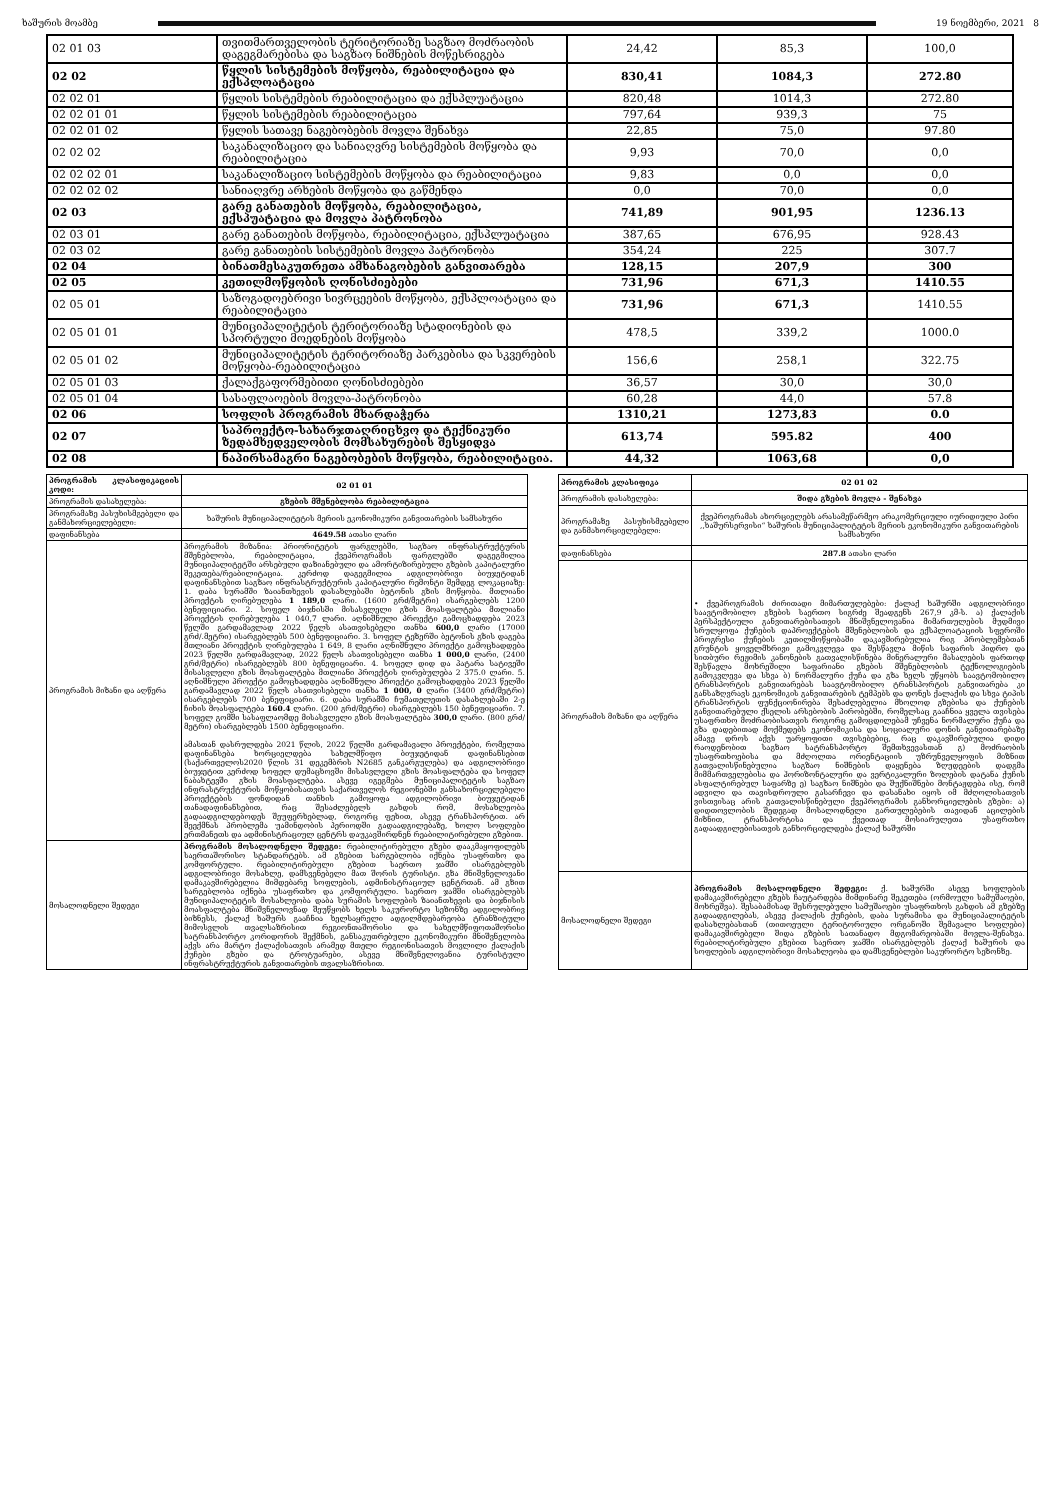ხაშურის მოამბე 19 ნოემბერი, 2021 8
| 02 01 03 | თვითმართველობის ტერიტორიაზე საგზაო მოძრაობის დაგეგმარებისა და საგზაო ნიშნების მოწესრიგება | 24,42 | 85,3 | 100,0 |
| 02 02 | წყლის სისტემების მოწყობა, რეაბილიტაცია და ექსპლოატაცია | 830,41 | 1084,3 | 272.80 |
| 02 02 01 | წყლის სისტემების რეაბილიტაცია და ექსპლუატაცია | 820,48 | 1014,3 | 272.80 |
| 02 02 01 01 | წყლის სისტემების რეაბილიტაცია | 797,64 | 939,3 | 75 |
| 02 02 01 02 | წყლის სათავე ნაგებობების მოვლა შენახვა | 22,85 | 75,0 | 97.80 |
| 02 02 02 | საკანალიზაციო და სანიაღვრე სისტემების მოწყობა და რეაბილიტაცია | 9,93 | 70,0 | 0,0 |
| 02 02 02 01 | საკანალიზაციო სისტემების მოწყობა და რეაბილიტაცია | 9,83 | 0,0 | 0,0 |
| 02 02 02 02 | სანიაღვრე არხების მოწყობა და გაწმენდა | 0,0 | 70,0 | 0,0 |
| 02 03 | გარე განათების მოწყობა, რეაბილიტაცია, ექსპუატაცია და მოვლა პატრონობა | 741,89 | 901,95 | 1236.13 |
| 02 03 01 | გარე განათების მოწყობა, რეაბილიტაცია, ექსპლუატაცია | 387,65 | 676,95 | 928.43 |
| 02 03 02 | გარე განათების სისტემების მოვლა პატრონობა | 354,24 | 225 | 307.7 |
| 02 04 | ბინათმესაკუთრეთა ამხანაგობების განვითარება | 128,15 | 207,9 | 300 |
| 02 05 | კეთილმოწყობის ღონისძიებები | 731,96 | 671,3 | 1410.55 |
| 02 05 01 | საზოგადოებრივი სივრცეების მოწყობა, ექსპლოატაცია და რეაბილიტაცია | 731,96 | 671,3 | 1410.55 |
| 02 05 01 01 | მუნიციპალიტეტის ტერიტორიაზე სტადიონების და სპორტული მოედნების მოწყობა | 478,5 | 339,2 | 1000.0 |
| 02 05 01 02 | მუნიციპალიტეტის ტერიტორიაზე პარკებისა და სკვერების მოწყობა-რეაბილიტაცია | 156,6 | 258,1 | 322.75 |
| 02 05 01 03 | ქალაქგაფორმებითი ღონისძიებები | 36,57 | 30,0 | 30,0 |
| 02 05 01 04 | სასაფლაოების მოვლა-პატრონობა | 60,28 | 44,0 | 57.8 |
| 02 06 | სოფლის პროგრამის მხარდაჭერა | 1310,21 | 1273,83 | 0.0 |
| 02 07 | საპროექტო-სახარჯთაღრიცხვო და ტექნიკური ზედამხედველობის მომსახურების შესყიდვა | 613,74 | 595.82 | 400 |
| 02 08 | ნაპირსამაგრი ნაგებობების მოწყობა, რეაბილიტაცია. | 44,32 | 1063,68 | 0,0 |
| პროგრამის კლასიფიკაციის კოდი: | 02 01 01 |
| პროგრამის დასახელება: | გზების მშენებლობა რეაბილიტაცია |
| პროგრამაზე პასუხისმგებელი და განმახორციელებელი: | ხაშურის მუნიციპალიტეტის მერიის ეკონომიკური განვითარების სამსახური |
| დაფინანსება | 4649.58 ათასი ლარი |
| პროგრამის მიზანი და აღწერა | პროგრამის მიზანია: პრიორიტეტის ფარგლებში, საგზაო ინფრასტრუქტურის მშენებლობა, რეაბილიტაცია, ქვეპროგრამის ფარგლებში დაგეგმილია მუნიციპალიტეტში არსებული დაზიანებული და ამორტიზირებული გზების კაპიტალური შეკეთება/რეაბილიტაცია. კერძოდ დაგეგმილია ადგილობრივი ბიუჯეტიდან დაფინანსებით საგზაო ინფრასტრუქტურის კაპიტალური რემონტი შემდეგ ლოკაციაზე: 1. დაბა სურამში ზაიანთხევის დასახლებაში ბეტონის გზის მოწყობა. მთლიანი პროექტის ღირებულება 1 189,0 ლარი. (1600 გრძ/მეტრი) ისარგებლებს 1200 ბენეფიციარი. 2. სოფელ ბიჯნისში მისასვლელი გზის მოასფალტება მთლიანი პროექტის ღირებულება 1 040,7 ლარი. აღნიშნული პროექტი გამოცხადდება 2023 წელში გარდამავლად 2022 წელს ასათვისებელი თანხა 600,0 ლარი (17000 გრძ/.მეტრი) ისარგებლებს 500 ბენეფიციარი. 3. სოფელ ტეზერში ბეტონის გზის დაგება მთლიანი პროექტის ღირებულება 1 649, 8 ლარი აღნიშნული პროექტი გამოცხადდება 2023 წელში გარდამავლად, 2022 წელს ასათვისებელი თანხა 1 000,0 ლარი, (2400 გრძ/მეტრი) ისარგებლებს 800 ბენეფიციარი. 4. სოფელ დიდ და პატარა სატივეში მისასვლელი გზის მოასფალტება მთლიანი პროექტის ღირებულება 2 375.0 ლარი. 5. აღნიშნული პროექტი გამოცხადდება აღნიშნული პროექტი გამოცხადდება 2023 წელში გარდამავლად 2022 წელს ასათვისებელი თანხა 1 000, 0 ლარი (3400 გრძ/მეტრი) ისარგებლებს 700 ბენეფიციარი. 6. დაბა სურამში ჩუმათელეთის დასახლებაში 2-ე ჩიხის მოასფალტება 160.4 ლარი. (200 გრძ/მეტრი) ისარგებლებს 150 ბენეფიციარი. 7. სოფელ გომში სასაფლაომდე მისასვლელი გზის მოასფალტება 300,0 ლარი. (800 გრძ/მეტრი) ისარგებლებს 1500 ბენეფიციარი. ამასთან დასრულდება 2021 წლის, 2022 წელში გარდამავალი პროექტები, რომელთა დაფინანსება ხორციელდება სახელმწიფო ბიუჯეტიდან დაფინანსებით (საქართველოს2020 წლის 31 დეკემბრის N2685 განკარგულება) და ადგილობრივი ბიუჯეტით კერძოდ სოფელ დუმაცხოვში მისასვლელი გზის მოასფალტება და სოფელ ნაბახტევში გზის მოასფალტება. ასევე იგეგმება მუნიციპალიტეტის საგზაო ინფრასტრუქტურის მოწყობისათვის საქართველოს რეგიონებში განსახორციელებელი პროექტების ფონდიდან თანხის გამოყოფა ადგილობრივი ბიუჯეტიდან თანადაფინანსებით, რაც შესაძლებელს გახდის რომ, მოსახლეობა გადაადგილდებოდეს შეუფერხებლად, როგორც ფეხით, ასევე ტრანსპორტით. არ შეექმნას პრობლემა უამინდობის პერიოდში გადაადგილებაზე, ხოლო სოფლები ერთმანეთს და ადმინისტრაციულ ცენტრს დაუკავშირდნენ რეაბილიტირებული გზებით. |
| მოსალოდნელი შედეგი | პროგრამის მოსალოდნელი შედეგი: რეაბილიტირებული გზები დააკმაყოფილებს საერთაშორისო სტანდარტებს. ამ გზებით სარგებლობა იქნება უსაფრთხო და კომფორტული. რეაბილიტირებული გზებით საერთო ჯამში ისარგებლებს ადგილობრივი მოსახლე, დამსვენებელი მათ შორის ტურისტი. გზა მნიშვნელოვანი დამაკავშირებელია მიმდებარე სოფლების, ადმინისტრაციულ ცენტრთან. ამ გზით სარგებლობა იქნება უსაფრთხო და კომფორტული. საერთო ჯამში ისარგებლებს მუნიციპალიტეტის მოსახლეობა დაბა სურამის სოფლების ზაიანთხევის და ბიჯნისის მოასფალტება მნიშვნელოვნად შეუწყობს ხელს საკურორტო სეზონზე ადგილობრივ ბიზნესს, ქალაქ ხაშურს გააჩნია ხელსაყრელი ადგილმდებარეობა ტრანზიტული მიმოსვლის თვალსაზრისით რეგიონთაშორისი და სახელმწიფოთაშორისი სატრანსპორტო კორიდორის შექმნის, განსაკუთრებული ეკონომიკური მნიშვნელობა აქვს არა მარტო ქალაქისათვის არამედ მთელი რეგიონისათვის მოვლილი ქალაქის ქუჩები გზები და ტროტუარები, ასევე მნიშვნელოვანია ტურისტული ინფრასტრუქტურის განვითარების თვალსაზრისით. |
| პროგრამის კლასიფიკა | 02 01 02 |
| პროგრამის დასახელება: | შიდა გზების მოვლა - შენახვა |
| პროგრამაზე პასუხისმგებელი და განმახორციელებელი: | ქვეპროგრამას ახორციელებს არასამეწარმეო არაკომერციული იურიდიული პირი ,,ხაშურსერვისი“ ხაშურის მუნიციპალიტეტის მერიის ეკონომიკური განვითარების სამსახური |
| დაფინანსება | 287.8 ათასი ლარი |
| პროგრამის მიზანი და აღწერა | • ქვეპროგრამის ძირითადი მიმართულებები: ქალაქ ხაშურში ადგილობრივი საავტომობილო გზების საერთო სიგრძე შეადგენს 267,9 კმ-ს. ა) ქალაქის პერსპექტიული განვითარებისათვის მნიშვნელოვანია მიმართულების მუდმივი სრულყოფა ქუჩების დაპროექტების მშენებლობის და ექსპლოატაციის სფეროში პროგრესი ქუჩების კეთილმოწყობაში დაკავშირებულია რიგ პრობლემებთან გრუნტის ყოველმხრივი გამოკვლევა და შესწავლა მიწის საფარის ჰიდრო და სითბური რეჟიმის კანონების გათვალისწინება მინერალური მასალების ფართოდ შესწავლა მოხრეშილი საფარიანი გზების მშენებლობის ტექნოლოგიების გამოკვლევა და სხვა ბ) ნორმალური ქუჩა და გზა ხელს უწყობს საავტომობილო ტრანსპორტის განვითარებას საავტომობილო ტრანსპორტის განვითარება კი განსაზღვრავს ეკონომიკის განვითარების ტემპებს და დონეს ქალაქის და სხვა ტიპის ტრანსპორტის ფუნქციონირება შესაძლებელია მხოლოდ გზებისა და ქუჩების განვითარებული ქსელის არსებობის პირობებში, რომელსაც გააჩნია ყველა თვისება უსაფრთხო მოძრაობისათვის როგორც გამოცდილებამ უჩვენა ნორმალური ქუჩა და გზა დადებითად მოქმედებს ეკონომიკისა და სოციალური დონის განვითარებაზე ამავე დროს აქვს უარყოფითი თვისებებიც, რაც დაკავშირებულია დიდი რაოდენობით საგზაო სატრანსპორტო შემთხვევასთან გ) მოძრაობის უსაფრთხოებისა და მძღოლთა ორიენტაციის უზრუნველყოფის მიზნით გათვალისწინებულია საგზაო ნიშნების დაყენება ზღუდეების დადგმა მიმმართველებისა და ჰორიზონტალური და ვერტიკალური ზოლების დატანა ქუჩის ასფალტირებულ საფარზე ე) საგზაო ნიშნები და შუქნიშნები მონტაჟდება ისე, რომ ადვილი და თავისდროული გასარჩევი და დასანახი იყოს იმ მძღოლისათვის ვისთვისაც არის გათვალისწინებული ქვეპროგრამის განხორციელების გზები: ა) დიდთოვლობის შედეგად მოსალოდნელი გართულებების თავიდან აცილების მიზნით, ტრანსპორტისა და ქვეითად მოსიარულეთა უსაფრთხო გადაადგილებისათვის განხორციელდება ქალაქ ხაშურში |
| მოსალოდნელი შედეგი | პროგრამის მოსალოდნელი შედეგი: ქ. ხაშურში ასევე სოფლების დამაკავშირებელი გზებს ჩაუტარდება მიმდინარე შეკეთება (ორმოული სამუშაოები, მოხრეშვა). შესაბამისად შესრულებული სამუშაოები უსაფრთხოს გახდის ამ გზებზე გადაადგილებას, ასევე ქალაქის ქუჩების, დაბა სურამისა და მუნიციპალიტეტის დასახლებასთან (თითოეული ტერიტორიული ორგანოში შემავალი სოფლები) დამაკავშირებელი შიდა გზების სათანადო მდგომარეობაში მოვლა-შენახვა. რეაბილიტირებული გზებით საერთო ჯამში ისარგებლებს ქალაქ ხაშურის და სოფლების ადგილობრივი მოსახლეობა და დამსვენებლები საკურორტო სეზონზე. |